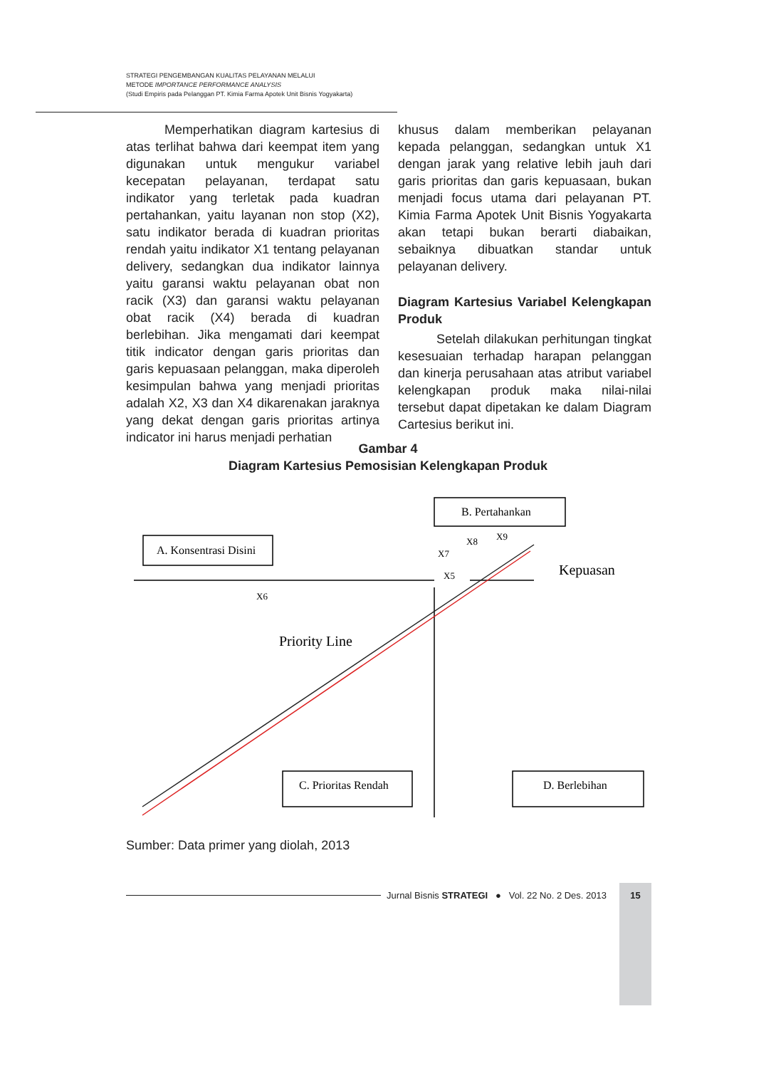STRATEGI PENGEMBANGAN KUALITAS PELAYANAN MELALUI
METODE IMPORTANCE PERFORMANCE ANALYSIS
(Studi Empiris pada Pelanggan PT. Kimia Farma Apotek Unit Bisnis Yogyakarta)
   Memperhatikan diagram kartesius di atas terlihat bahwa dari keempat item yang digunakan untuk mengukur variabel kecepatan pelayanan, terdapat satu indikator yang terletak pada kuadran pertahankan, yaitu layanan non stop (X2), satu indikator berada di kuadran prioritas rendah yaitu indikator X1 tentang pelayanan delivery, sedangkan dua indikator lainnya yaitu garansi waktu pelayanan obat non racik (X3) dan garansi waktu pelayanan obat racik (X4) berada di kuadran berlebihan. Jika mengamati dari keempat titik indicator dengan garis prioritas dan garis kepuasaan pelanggan, maka diperoleh kesimpulan bahwa yang menjadi prioritas adalah X2, X3 dan X4 dikarenakan jaraknya yang dekat dengan garis prioritas artinya indicator ini harus menjadi perhatian
khusus dalam memberikan pelayanan kepada pelanggan, sedangkan untuk X1 dengan jarak yang relative lebih jauh dari garis prioritas dan garis kepuasaan, bukan menjadi focus utama dari pelayanan PT. Kimia Farma Apotek Unit Bisnis Yogyakarta akan tetapi bukan berarti diabaikan, sebaiknya dibuatkan standar untuk pelayanan delivery.
Diagram Kartesius Variabel Kelengkapan Produk
   Setelah dilakukan perhitungan tingkat kesesuaian terhadap harapan pelanggan dan kinerja perusahaan atas atribut variabel kelengkapan produk maka nilai-nilai tersebut dapat dipetakan ke dalam Diagram Cartesius berikut ini.
Gambar 4
Diagram Kartesius Pemosisian Kelengkapan Produk
A. Konsentrasi Disini
B. Pertahankan
C. Prioritas Rendah
D. Berlebihan
Kepuasan
Priority Line
X6
X7
X8
X9
X5
Sumber: Data primer yang diolah, 2013
Jurnal Bisnis STRATEGI ● Vol. 22 No. 2 Des. 2013 15